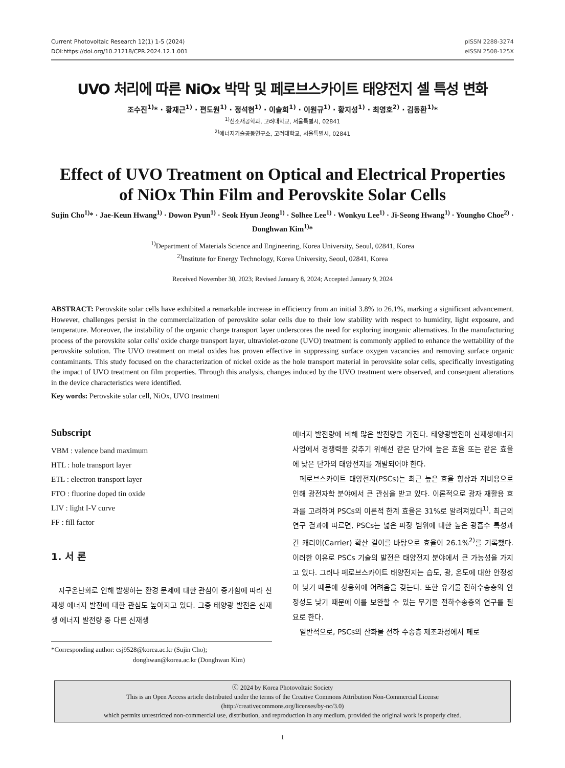Current Photovoltaic Research 12(1) 1-5 (2024)
DOI:https://doi.org/10.21218/CPR.2024.12.1.001
pISSN 2288-3274
eISSN 2508-125X
UVO 처리에 따른 NiOx 박막 및 페로브스카이트 태양전지 셀 특성 변화
조수진<sup>1)</sup>* · 황재근<sup>1)</sup> · 편도원<sup>1)</sup> · 정석현<sup>1)</sup> · 이솔희<sup>1)</sup> · 이원규<sup>1)</sup> · 황지성<sup>1)</sup> · 최영호<sup>2)</sup> · 김동환<sup>1)</sup>*
<sup>1)</sup> 신소재공학과, 고려대학교, 서울특별시, 02841
<sup>2)</sup> 에너지기술공동연구소, 고려대학교, 서울특별시, 02841
Effect of UVO Treatment on Optical and Electrical Properties of NiOx Thin Film and Perovskite Solar Cells
Sujin Cho<sup>1)</sup>* · Jae-Keun Hwang<sup>1)</sup> · Dowon Pyun<sup>1)</sup> · Seok Hyun Jeong<sup>1)</sup> · Solhee Lee<sup>1)</sup> · Wonkyu Lee<sup>1)</sup> · Ji-Seong Hwang<sup>1)</sup> · Youngho Choe<sup>2)</sup> · Donghwan Kim<sup>1)</sup>*
<sup>1)</sup> Department of Materials Science and Engineering, Korea University, Seoul, 02841, Korea
<sup>2)</sup> Institute for Energy Technology, Korea University, Seoul, 02841, Korea
Received November 30, 2023; Revised January 8, 2024; Accepted January 9, 2024
ABSTRACT: Perovskite solar cells have exhibited a remarkable increase in efficiency from an initial 3.8% to 26.1%, marking a significant advancement. However, challenges persist in the commercialization of perovskite solar cells due to their low stability with respect to humidity, light exposure, and temperature. Moreover, the instability of the organic charge transport layer underscores the need for exploring inorganic alternatives. In the manufacturing process of the perovskite solar cells' oxide charge transport layer, ultraviolet-ozone (UVO) treatment is commonly applied to enhance the wettability of the perovskite solution. The UVO treatment on metal oxides has proven effective in suppressing surface oxygen vacancies and removing surface organic contaminants. This study focused on the characterization of nickel oxide as the hole transport material in perovskite solar cells, specifically investigating the impact of UVO treatment on film properties. Through this analysis, changes induced by the UVO treatment were observed, and consequent alterations in the device characteristics were identified.
Key words: Perovskite solar cell, NiOx, UVO treatment
Subscript
VBM : valence band maximum
HTL : hole transport layer
ETL : electron transport layer
FTO : fluorine doped tin oxide
LIV : light I-V curve
FF : fill factor
1. 서 론
지구온난화로 인해 발생하는 환경 문제에 대한 관심이 증가함에 따라 신재생 에너지 발전에 대한 관심도 높아지고 있다. 그중 태양광 발전은 신재생 에너지 발전량 중 다른 신재생
*Corresponding author: csj9528@korea.ac.kr (Sujin Cho);
donghwan@korea.ac.kr (Donghwan Kim)
에너지 발전량에 비해 많은 발전량을 가진다. 태양광발전이 신재생에너지 사업에서 경쟁력을 갖추기 위해선 같은 단가에 높은 효율 또는 같은 효율에 낮은 단가의 태양전지를 개발되어야 한다.
페로브스카이트 태양전지(PSCs)는 최근 높은 효율 향상과 저비용으로 인해 광전자학 분야에서 큰 관심을 받고 있다. 이론적으로 광자 재활용 효과를 고려하여 PSCs의 이론적 한계 효율은 31%로 알려져있다<sup>1)</sup>. 최근의 연구 결과에 따르면, PSCs는 넓은 파장 범위에 대한 높은 광흡수 특성과 긴 캐리어(Carrier) 확산 길이를 바탕으로 효율이 26.1%<sup>2)</sup>를 기록했다. 이러한 이유로 PSCs 기술의 발전은 태양전지 분야에서 큰 가능성을 가지고 있다. 그러나 페로브스카이트 태양전지는 습도, 광, 온도에 대한 안정성이 낮기 때문에 상용화에 어려움을 갖는다. 또한 유기물 전하수송층의 안정성도 낮기 때문에 이를 보완할 수 있는 무기물 전하수송층의 연구를 필요로 한다.
일반적으로, PSCs의 산화물 전하 수송층 제조과정에서 페로
ⓒ 2024 by Korea Photovoltaic Society
This is an Open Access article distributed under the terms of the Creative Commons Attribution Non-Commercial License
(http://creativecommons.org/licenses/by-nc/3.0)
which permits unrestricted non-commercial use, distribution, and reproduction in any medium, provided the original work is properly cited.
1